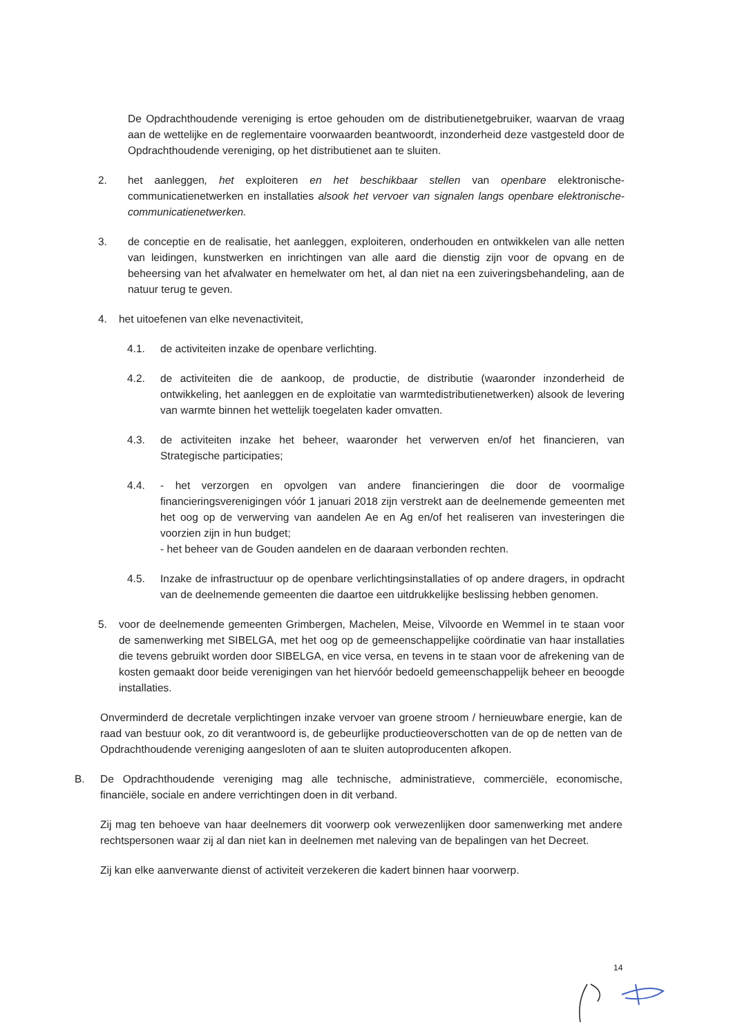De Opdrachthoudende vereniging is ertoe gehouden om de distributienetgebruiker, waarvan de vraag aan de wettelijke en de reglementaire voorwaarden beantwoordt, inzonderheid deze vastgesteld door de Opdrachthoudende vereniging, op het distributienet aan te sluiten.
2. het aanleggen, het exploiteren en het beschikbaar stellen van openbare elektronische-communicatienetwerken en installaties alsook het vervoer van signalen langs openbare elektronische-communicatienetwerken.
3. de conceptie en de realisatie, het aanleggen, exploiteren, onderhouden en ontwikkelen van alle netten van leidingen, kunstwerken en inrichtingen van alle aard die dienstig zijn voor de opvang en de beheersing van het afvalwater en hemelwater om het, al dan niet na een zuiveringsbehandeling, aan de natuur terug te geven.
4. het uitoefenen van elke nevenactiviteit,
4.1. de activiteiten inzake de openbare verlichting.
4.2. de activiteiten die de aankoop, de productie, de distributie (waaronder inzonderheid de ontwikkeling, het aanleggen en de exploitatie van warmtedistributienetwerken) alsook de levering van warmte binnen het wettelijk toegelaten kader omvatten.
4.3. de activiteiten inzake het beheer, waaronder het verwerven en/of het financieren, van Strategische participaties;
4.4. - het verzorgen en opvolgen van andere financieringen die door de voormalige financieringsverenigingen vóór 1 januari 2018 zijn verstrekt aan de deelnemende gemeenten met het oog op de verwerving van aandelen Ae en Ag en/of het realiseren van investeringen die voorzien zijn in hun budget;
- het beheer van de Gouden aandelen en de daaraan verbonden rechten.
4.5. Inzake de infrastructuur op de openbare verlichtingsinstallaties of op andere dragers, in opdracht van de deelnemende gemeenten die daartoe een uitdrukkelijke beslissing hebben genomen.
5. voor de deelnemende gemeenten Grimbergen, Machelen, Meise, Vilvoorde en Wemmel in te staan voor de samenwerking met SIBELGA, met het oog op de gemeenschappelijke coördinatie van haar installaties die tevens gebruikt worden door SIBELGA, en vice versa, en tevens in te staan voor de afrekening van de kosten gemaakt door beide verenigingen van het hiervóór bedoeld gemeenschappelijk beheer en beoogde installaties.
Onverminderd de decretale verplichtingen inzake vervoer van groene stroom / hernieuwbare energie, kan de raad van bestuur ook, zo dit verantwoord is, de gebeurlijke productieoverschotten van de op de netten van de Opdrachthoudende vereniging aangesloten of aan te sluiten autoproducenten afkopen.
B. De Opdrachthoudende vereniging mag alle technische, administratieve, commerciële, economische, financiële, sociale en andere verrichtingen doen in dit verband.
Zij mag ten behoeve van haar deelnemers dit voorwerp ook verwezenlijken door samenwerking met andere rechtspersonen waar zij al dan niet kan in deelnemen met naleving van de bepalingen van het Decreet.
Zij kan elke aanverwante dienst of activiteit verzekeren die kadert binnen haar voorwerp.
14